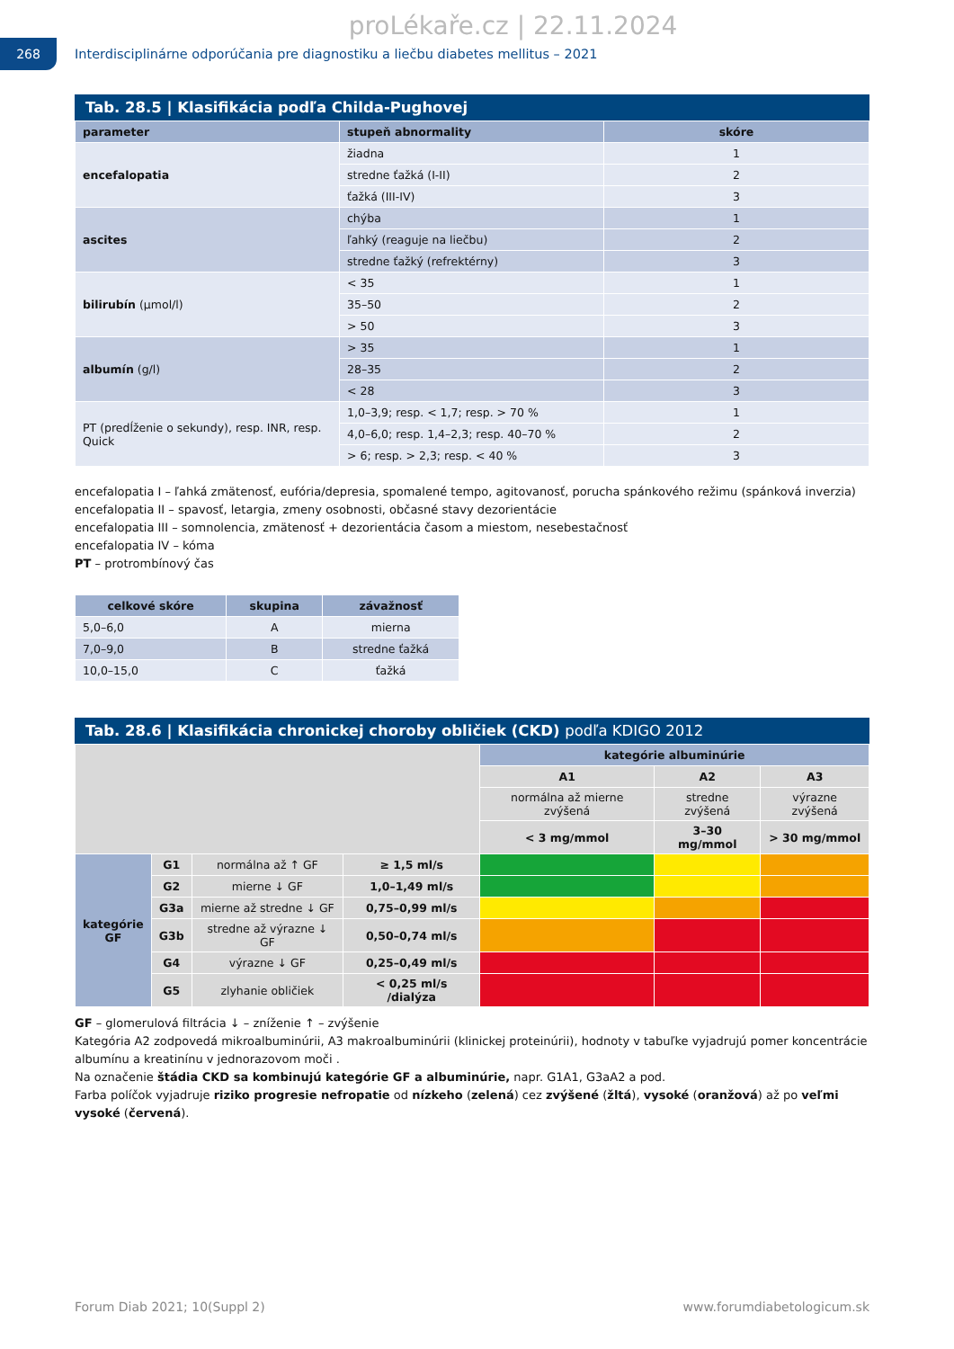proLékaře.cz | 22.11.2024
268
Interdisciplinárne odporúčania pre diagnostiku a liečbu diabetes mellitus – 2021
Tab. 28.5 | Klasifikácia podľa Childa-Pughovej
| parameter | stupeň abnormality | skóre |
| --- | --- | --- |
| encefalopatia | žiadna | 1 |
| | stredne ťažká (I-II) | 2 |
| | ťažká (III-IV) | 3 |
| ascites | chýba | 1 |
| | ľahký (reaguje na liečbu) | 2 |
| | stredne ťažký (refrektérny) | 3 |
| bilirubín (µmol/l) | < 35 | 1 |
| | 35–50 | 2 |
| | > 50 | 3 |
| albumín (g/l) | > 35 | 1 |
| | 28–35 | 2 |
| | < 28 | 3 |
| PT (predĺženie o sekundy), resp. INR, resp. Quick | 1,0–3,9; resp. < 1,7; resp. > 70 % | 1 |
| | 4,0–6,0; resp. 1,4–2,3; resp. 40–70 % | 2 |
| | > 6; resp. > 2,3; resp. < 40 % | 3 |
encefalopatia I – ľahká zmätenosť, eufória/depresia, spomalené tempo, agitovanosť, porucha spánkového režimu (spánková inverzia)
encefalopatia II – spavosť, letargia, zmeny osobnosti, občasné stavy dezorientácie
encefalopatia III – somnolencia, zmätenosť + dezorientácia časom a miestom, nesebestačnosť
encefalopatia IV – kóma
PT – protrombínový čas
| celkové skóre | skupina | závažnosť |
| --- | --- | --- |
| 5,0–6,0 | A | mierna |
| 7,0–9,0 | B | stredne ťažká |
| 10,0–15,0 | C | ťažká |
Tab. 28.6 | Klasifikácia chronickej choroby obličiek (CKD) podľa KDIGO 2012
| | | | | kategórie albuminúrie | | |
| | | | | A1 | A2 | A3 |
| | | | | normálna až mierne zvýšená | stredne zvýšená | výrazne zvýšená |
| | | | | < 3 mg/mmol | 3–30 mg/mmol | > 30 mg/mmol |
| kategórie GF | G1 | normálna až ↑ GF | ≥ 1,5 ml/s | | | |
| | G2 | mierne ↓ GF | 1,0–1,49 ml/s | | | |
| | G3a | mierne až stredne ↓ GF | 0,75–0,99 ml/s | | | |
| | G3b | stredne až výrazne ↓ GF | 0,50–0,74 ml/s | | | |
| | G4 | výrazne ↓ GF | 0,25–0,49 ml/s | | | |
| | G5 | zlyhanie obličiek | < 0,25 ml/s /dialýza | | | |
GF – glomerulová filtrácia ↓ – zníženie ↑ – zvýšenie
Kategória A2 zodpovedá mikroalbuminúrii, A3 makroalbuminúrii (klinickej proteinúrii), hodnoty v tabuľke vyjadrujú pomer koncentrácie albumínu a kreatinínu v jednorazovom moči .
Na označenie štádia CKD sa kombinujú kategórie GF a albuminúrie, napr. G1A1, G3aA2 a pod.
Farba políčok vyjadruje riziko progresie nefropatie od nízkeho (zelená) cez zvýšené (žltá), vysoké (oranžová) až po veľmi vysoké (červená).
Forum Diab 2021; 10(Suppl 2) www.forumdiabetologicum.sk